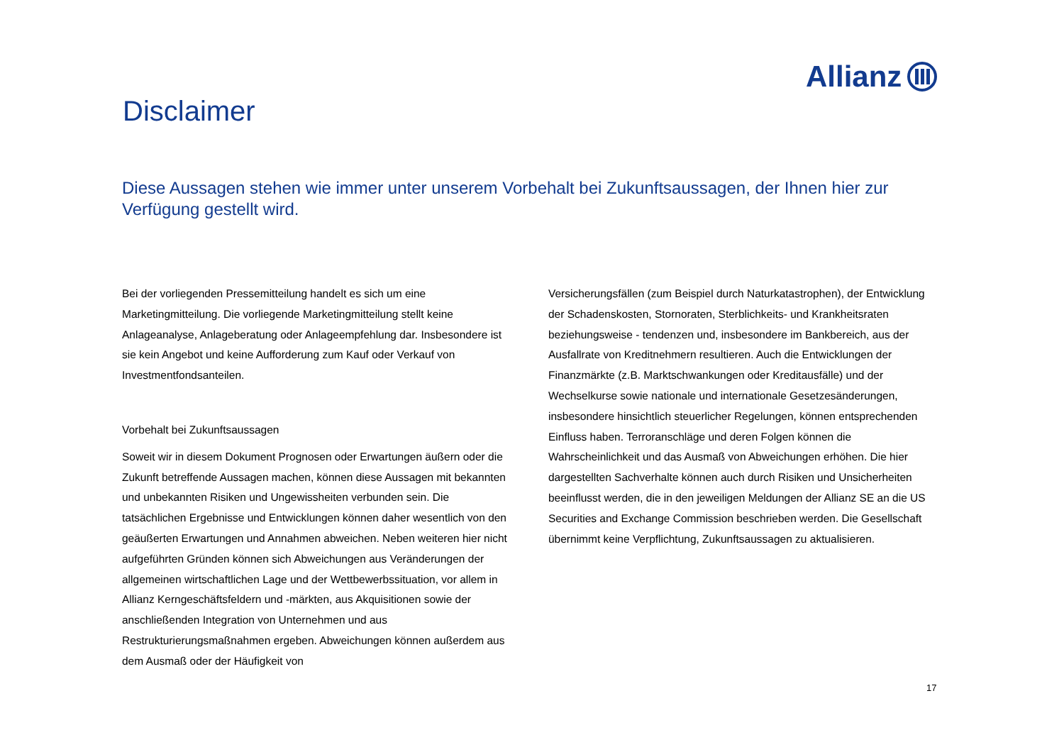Allianz
Disclaimer
Diese Aussagen stehen wie immer unter unserem Vorbehalt bei Zukunftsaussagen, der Ihnen hier zur Verfügung gestellt wird.
Bei der vorliegenden Pressemitteilung handelt es sich um eine Marketingmitteilung. Die vorliegende Marketingmitteilung stellt keine Anlageanalyse, Anlageberatung oder Anlageempfehlung dar. Insbesondere ist sie kein Angebot und keine Aufforderung zum Kauf oder Verkauf von Investmentfondsanteilen.
Vorbehalt bei Zukunftsaussagen
Soweit wir in diesem Dokument Prognosen oder Erwartungen äußern oder die Zukunft betreffende Aussagen machen, können diese Aussagen mit bekannten und unbekannten Risiken und Ungewissheiten verbunden sein. Die tatsächlichen Ergebnisse und Entwicklungen können daher wesentlich von den geäußerten Erwartungen und Annahmen abweichen. Neben weiteren hier nicht aufgeführten Gründen können sich Abweichungen aus Veränderungen der allgemeinen wirtschaftlichen Lage und der Wettbewerbssituation, vor allem in Allianz Kerngeschäftsfeldern und -märkten, aus Akquisitionen sowie der anschließenden Integration von Unternehmen und aus Restrukturierungsmaßnahmen ergeben. Abweichungen können außerdem aus dem Ausmaß oder der Häufigkeit von
Versicherungsfällen (zum Beispiel durch Naturkatastrophen), der Entwicklung der Schadenskosten, Stornoraten, Sterblichkeits- und Krankheitsraten beziehungsweise - tendenzen und, insbesondere im Bankbereich, aus der Ausfallrate von Kreditnehmern resultieren. Auch die Entwicklungen der Finanzmärkte (z.B. Marktschwankungen oder Kreditausfälle) und der Wechselkurse sowie nationale und internationale Gesetzesänderungen, insbesondere hinsichtlich steuerlicher Regelungen, können entsprechenden Einfluss haben. Terroranschläge und deren Folgen können die Wahrscheinlichkeit und das Ausmaß von Abweichungen erhöhen. Die hier dargestellten Sachverhalte können auch durch Risiken und Unsicherheiten beeinflusst werden, die in den jeweiligen Meldungen der Allianz SE an die US Securities and Exchange Commission beschrieben werden. Die Gesellschaft übernimmt keine Verpflichtung, Zukunftsaussagen zu aktualisieren.
17